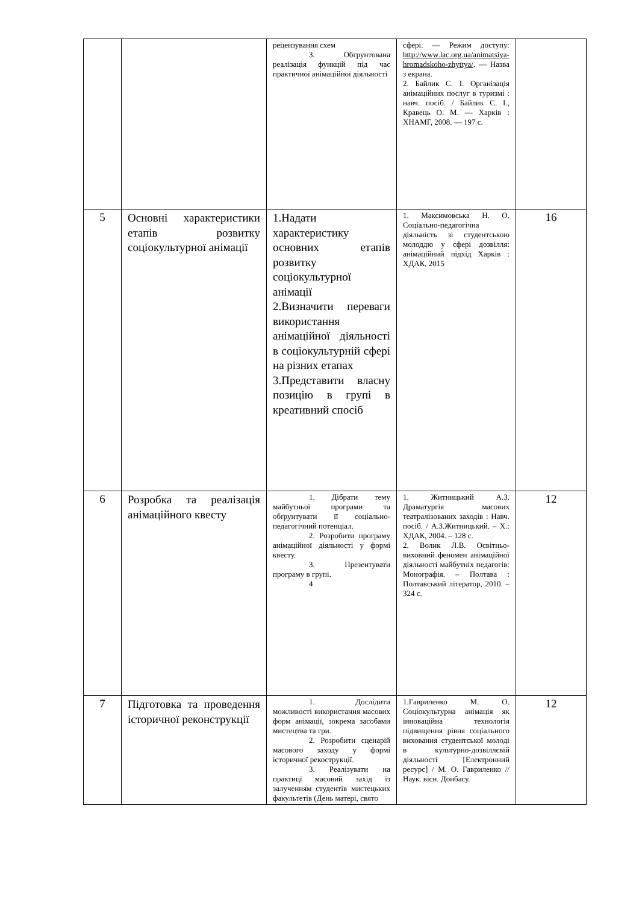| | | рецензування схем 3. Обгрунтована реалізація функцій під час практичної анімаційної діяльності | сфері. — Режим доступу: http://www.lac.org.ua/animatsiya-hromadskoho-zhyttya/ . — Назва з екрана. 2. Байлик С. І. Організація анімаційних послуг в туризмі : навч. посіб. / Байлик С. І., Кравець О. М. — Харків : ХНАМГ, 2008. — 197 с. | |
| 5 | Основні характеристики етапів розвитку соціокультурної анімації | 1.Надати характеристику основних етапів розвитку соціокультурної анімації 2.Визначити переваги використання анімаційної діяльності в соціокультурній сфері на різних етапах 3.Представити власну позицію в групі в креативний спосіб | 1. Максимовська Н. О. Соціально-педагогічна діяльність зі студентською молоддю у сфері дозвілля: анімаційний підхід Харків : ХДАК, 2015 | 16 |
| 6 | Розробка та реалізація анімаційного квесту | 1. Дібрати тему майбутньої програми та обґрунтувати її соціально-педагогічний потенціал. 2. Розробити програму анімаційної діяльності у формі квесту. 3. Презентувати програму в групі. 4 | 1. Житницький А.З. Драматургія масових театралізованих заходів : Навч. посіб. / А.З.Житницький. – Х.: ХДАК, 2004. – 128 с. 2. Волик Л.В. Освітньо-виховний феномен анімаційної діяльності майбутніх педагогів: Монографія. – Полтава : Полтавський літератор, 2010. – 324 с. | 12 |
| 7 | Підготовка та проведення історичної реконструкції | 1. Дослідити можливості використання масових форм анімації, зокрема засобами мистецтва та гри. 2. Розробити сценарій масового заходу у формі історичної рекострукції. 3. Реалізувати на практиці масовий захід із залученням студентів мистецьких факультетів (День матері, свято | 1.Гавриленко М. О. Соціокультурна анімація як інноваційна технологія підвищення рівня соціального виховання студентської молоді в культурно-дозвіллєвій діяльності [Електронний ресурс] / М. О. Гавриленко // Наук. вісн. Донбасу. | 12 |